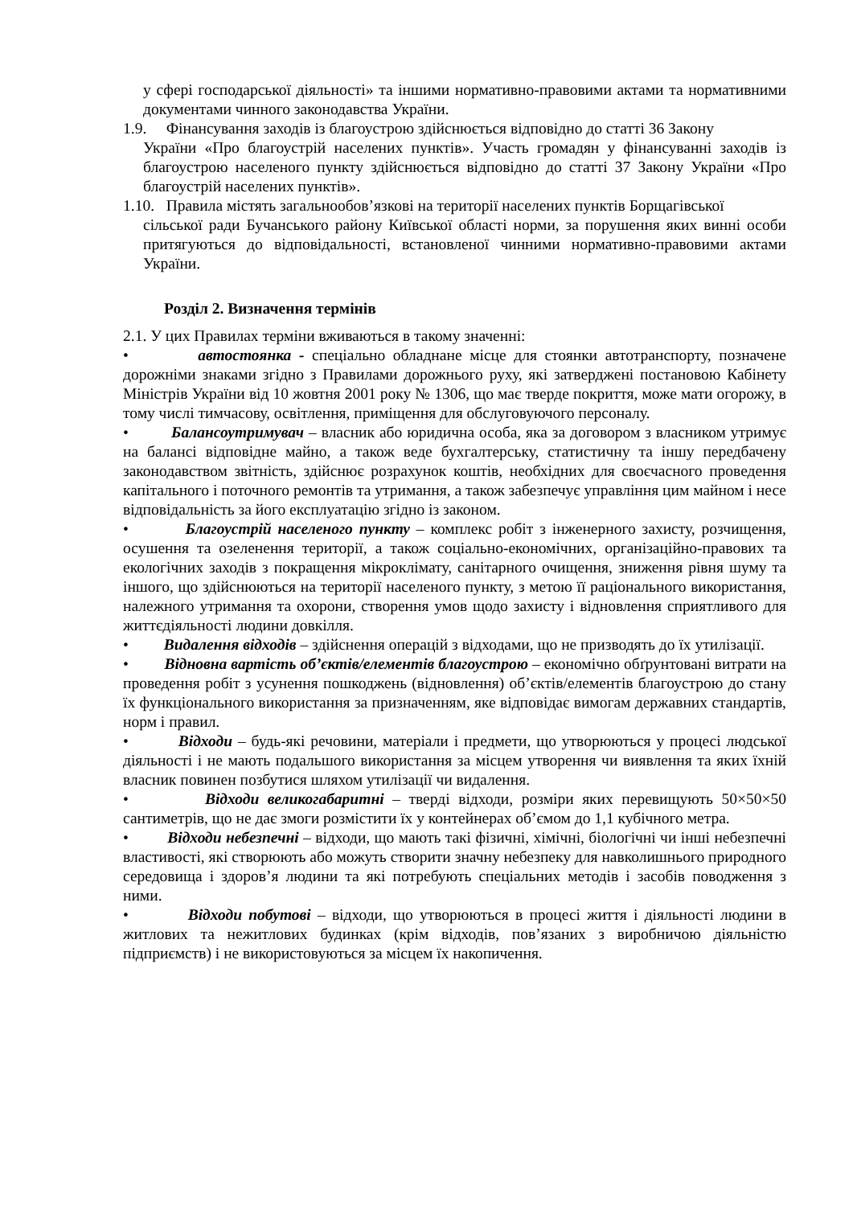у сфері господарської діяльності» та іншими нормативно-правовими актами та нормативними документами чинного законодавства України.
1.9. Фінансування заходів із благоустрою здійснюється відповідно до статті 36 Закону
України «Про благоустрій населених пунктів». Участь громадян у фінансуванні заходів із благоустрою населеного пункту здійснюється відповідно до статті 37 Закону України «Про благоустрій населених пунктів».
1.10. Правила містять загальнообов’язкові на території населених пунктів Борщагівської
сільської ради Бучанського району Київської області норми, за порушення яких винні особи притягуються до відповідальності, встановленої чинними нормативно-правовими актами України.
Розділ 2. Визначення термінів
2.1. У цих Правилах терміни вживаються в такому значенні:
• автостоянка - спеціально обладнане місце для стоянки автотранспорту, позначене дорожніми знаками згідно з Правилами дорожнього руху, які затверджені постановою Кабінету Міністрів України від 10 жовтня 2001 року № 1306, що має тверде покриття, може мати огорожу, в тому числі тимчасову, освітлення, приміщення для обслуговуючого персоналу.
• Балансоутримувач – власник або юридична особа, яка за договором з власником утримує на балансі відповідне майно, а також веде бухгалтерську, статистичну та іншу передбачену законодавством звітність, здійснює розрахунок коштів, необхідних для своєчасного проведення капітального і поточного ремонтів та утримання, а також забезпечує управління цим майном і несе відповідальність за його експлуатацію згідно із законом.
• Благоустрій населеного пункту – комплекс робіт з інженерного захисту, розчищення, осушення та озеленення території, а також соціально-економічних, організаційно-правових та екологічних заходів з покращення мікроклімату, санітарного очищення, зниження рівня шуму та іншого, що здійснюються на території населеного пункту, з метою її раціонального використання, належного утримання та охорони, створення умов щодо захисту і відновлення сприятливого для життєдіяльності людини довкілля.
• Видалення відходів – здійснення операцій з відходами, що не призводять до їх утилізації.
• Відновна вартість об’єктів/елементів благоустрою – економічно обґрунтовані витрати на проведення робіт з усунення пошкоджень (відновлення) об’єктів/елементів благоустрою до стану їх функціонального використання за призначенням, яке відповідає вимогам державних стандартів, норм і правил.
• Відходи – будь-які речовини, матеріали і предмети, що утворюються у процесі людської діяльності і не мають подальшого використання за місцем утворення чи виявлення та яких їхній власник повинен позбутися шляхом утилізації чи видалення.
• Відходи великогабаритні – тверді відходи, розміри яких перевищують 50×50×50 сантиметрів, що не дає змоги розмістити їх у контейнерах об’ємом до 1,1 кубічного метра.
• Відходи небезпечні – відходи, що мають такі фізичні, хімічні, біологічні чи інші небезпечні властивості, які створюють або можуть створити значну небезпеку для навколишнього природного середовища і здоров’я людини та які потребують спеціальних методів і засобів поводження з ними.
• Відходи побутові – відходи, що утворюються в процесі життя і діяльності людини в житлових та нежитлових будинках (крім відходів, пов’язаних з виробничою діяльністю підприємств) і не використовуються за місцем їх накопичення.